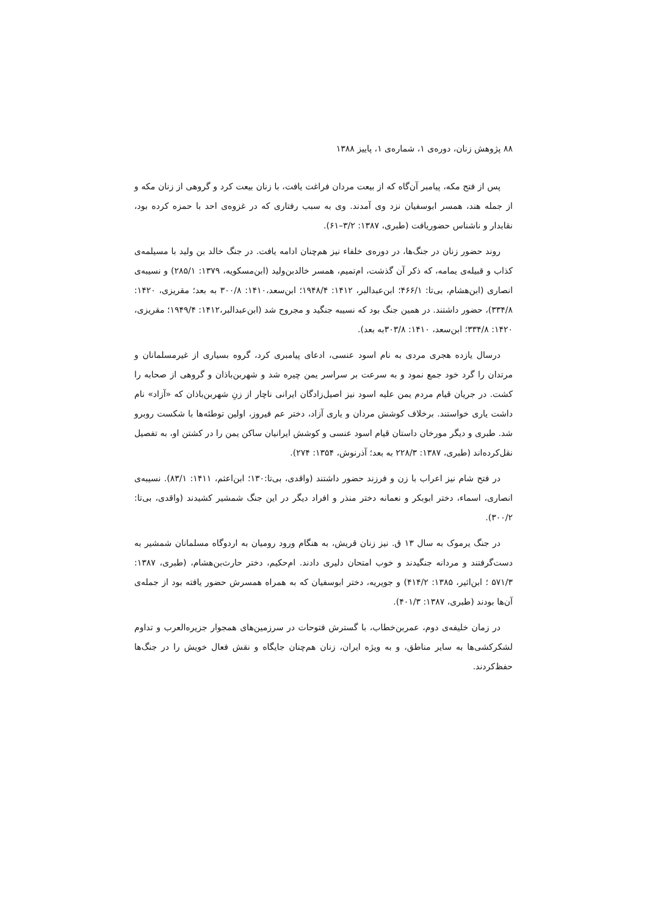۸۸ پژوهش زنان، دوره‌ی ۱، شماره‌ی ۱، پاییز ۱۳۸۸
پس از فتح مکه، پیامبر آن‌گاه که از بیعت مردان فراغت یافت، با زنان بیعت کرد و گروهی از زنان مکه و از جمله هند، همسر ابوسفیان نزد وی آمدند. وی به سبب رفتاری که در غزوه‌ی احد با حمزه کرده بود، نقابدار و ناشناس حضوریافت (طبری، ۱۳۸۷: ۳/۲–۶۱).
روند حضور زنان در جنگ‌ها، در دوره‌ی خلفاء نیز هم‌چنان ادامه یافت. در جنگ خالد بن ولید با مسیلمه‌ی کذاب و قبیله‌ی یمامه، که ذکر آن گذشت، ام‌تمیم، همسر خالدبن‌ولید (ابن‌مسکویه، ۱۳۷۹: ۲۸۵/۱) و نسیبه‌ی انصاری (ابن‌هشام، بی‌تا: ۴۶۶/۱؛ ابن‌عبدالبر، ۱۴۱۲: ۱۹۴۸/۴؛ ابن‌سعد،۱۴۱۰: ۳۰۰/۸ به بعد؛ مقریزی، ۱۴۲۰: ۳۳۴/۸)، حضور داشتند. در همین جنگ بود که نسیبه جنگید و مجروح شد (ابن‌عبدالبر،۱۴۱۲: ۱۹۴۹/۴؛ مقریزی، ۱۴۲۰: ۳۳۴/۸؛ ابن‌سعد، ۱۴۱۰: ۳۰۳/۸به بعد).
درسال یازده هجری مردی به نام اسود عنسی، ادعای پیامبری کرد، گروه بسیاری از غیرمسلمانان و مرتدان را گرد خود جمع نمود و به سرعت بر سراسر یمن چیره شد و شهربن‌باذان و گروهی از صحابه را کشت. در جریان قیام مردم یمن علیه اسود نیز اصیل‌زادگان ایرانی ناچار از زنِ شهربن‌باذان که «آزاد» نام داشت یاری خواستند. برخلاف کوشش مردان و یاری آزاد، دختر عم فیروز، اولین توطئه‌ها با شکست روبرو شد. طبری و دیگر مورخان داستان قیام اسود عنسی و کوشش ایرانیان ساکن یمن را در کشتن او، به تفصیل نقل‌کرده‌اند (طبری، ۱۳۸۷: ۲۲۸/۳ به بعد؛ آذرنوش، ۱۳۵۴: ۲۷۴).
در فتح شام نیز اعراب با زن و فرزند حضور داشتند (واقدی، بی‌تا:۱۳۰؛ ابن‌اعثم، ۱۴۱۱: ۸۳/۱). نسیبه‌ی انصاری، اسماء، دختر ابوبکر و نعمانه دختر منذر و افراد دیگر در این جنگ شمشیر کشیدند (واقدی، بی‌تا: ۳۰۰/۲).
در جنگ یرموک به سال ۱۳ ق. نیز زنان قریش، به هنگام ورود رومیان به اردوگاه مسلمانان شمشیر به دست‌گرفتند و مردانه جنگیدند و خوب امتحان دلیری دادند. ام‌حکیم، دختر حارث‌بن‌هشام، (طبری، ۱۳۸۷: ۵۷۱/۳ ؛ ابن‌اثیر، ۱۳۸۵: ۴۱۴/۲) و جویریه، دختر ابوسفیان که به همراه همسرش حضور یافته بود از جمله‌ی آن‌ها بودند (طبری، ۱۳۸۷: ۴۰۱/۳).
در زمان خلیفه‌ی دوم، عمربن‌خطاب، با گسترش فتوحات در سرزمین‌های همجوار جزیره‌العرب و تداوم لشکرکشی‌ها به سایر مناطق، و به ویژه ایران، زنان هم‌چنان جایگاه و نقش فعال خویش را در جنگ‌ها حفظ‌کردند.